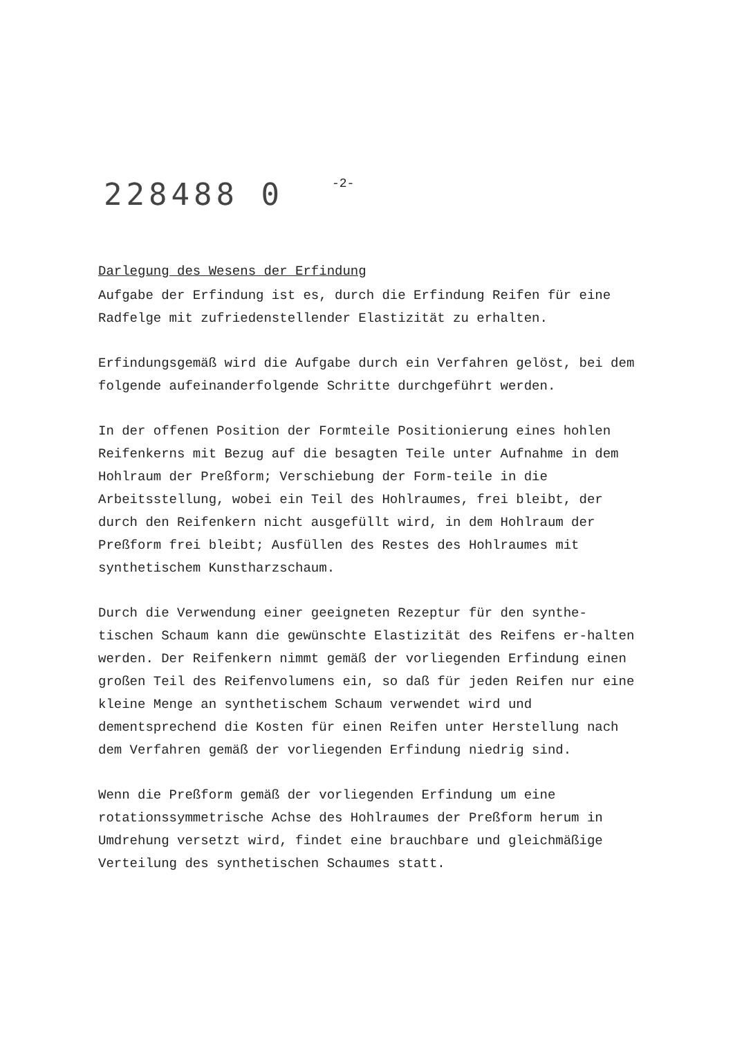228488 0
-2-
Darlegung des Wesens der Erfindung
Aufgabe der Erfindung ist es, durch die Erfindung Reifen für eine Radfelge mit zufriedenstellender Elastizität zu erhalten.
Erfindungsgemäß wird die Aufgabe durch ein Verfahren gelöst, bei dem folgende aufeinanderfolgende Schritte durchgeführt werden.
In der offenen Position der Formteile Positionierung eines hohlen Reifenkerns mit Bezug auf die besagten Teile unter Aufnahme in dem Hohlraum der Preßform; Verschiebung der Form-teile in die Arbeitsstellung, wobei ein Teil des Hohlraumes, frei bleibt, der durch den Reifenkern nicht ausgefüllt wird, in dem Hohlraum der Preßform frei bleibt; Ausfüllen des Restes des Hohlraumes mit synthetischem Kunstharzschaum.
Durch die Verwendung einer geeigneten Rezeptur für den synthe-tischen Schaum kann die gewünschte Elastizität des Reifens er-halten werden. Der Reifenkern nimmt gemäß der vorliegenden Erfindung einen großen Teil des Reifenvolumens ein, so daß für jeden Reifen nur eine kleine Menge an synthetischem Schaum verwendet wird und dementsprechend die Kosten für einen Reifen unter Herstellung nach dem Verfahren gemäß der vorliegenden Erfindung niedrig sind.
Wenn die Preßform gemäß der vorliegenden Erfindung um eine rotationssymmetrische Achse des Hohlraumes der Preßform herum in Umdrehung versetzt wird, findet eine brauchbare und gleichmäßige Verteilung des synthetischen Schaumes statt.